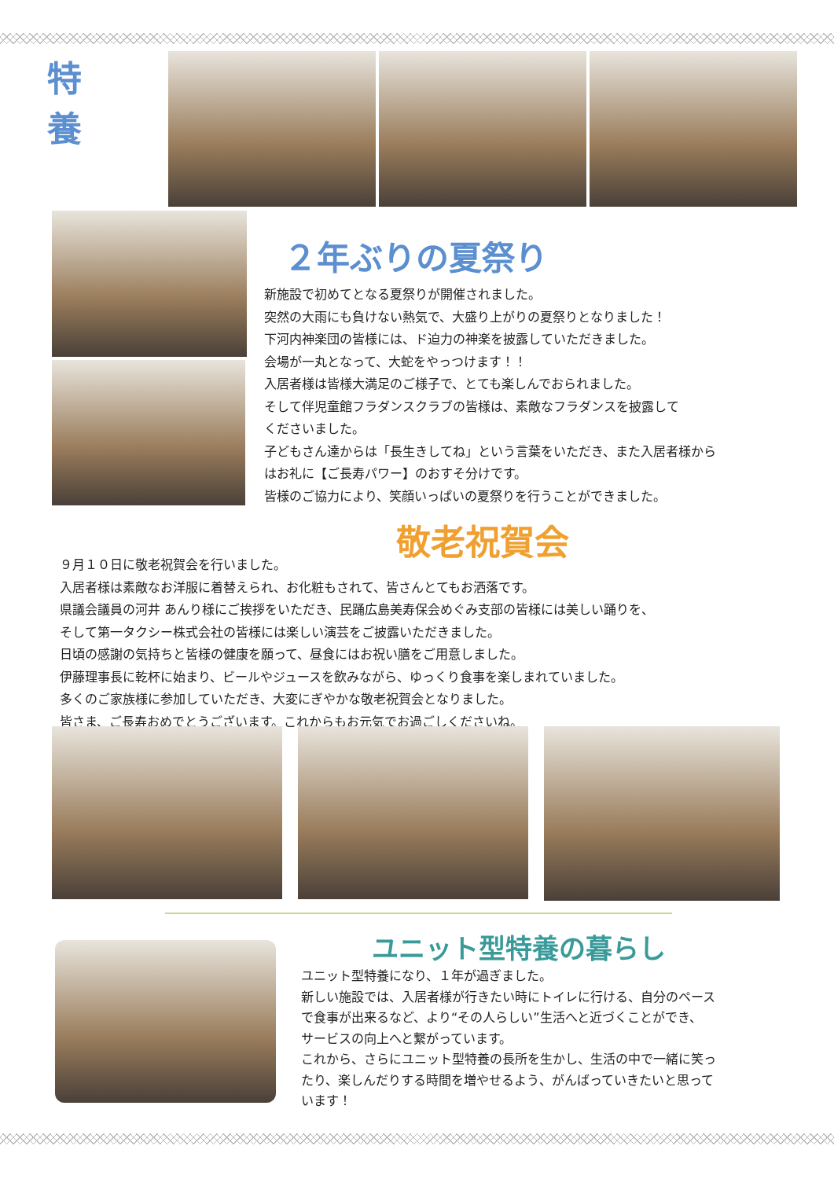特 養
２年ぶりの夏祭り
新施設で初めてとなる夏祭りが開催されました。
突然の大雨にも負けない熱気で、大盛り上がりの夏祭りとなりました！
下河内神楽団の皆様には、ド迫力の神楽を披露していただきました。
会場が一丸となって、大蛇をやっつけます！！
入居者様は皆様大満足のご様子で、とても楽しんでおられました。
そして伴児童館フラダンスクラブの皆様は、素敵なフラダンスを披露して
くださいました。
子どもさん達からは「長生きしてね」という言葉をいただき、また入居者様から
はお礼に【ご長寿パワー】のおすそ分けです。
皆様のご協力により、笑顔いっぱいの夏祭りを行うことができました。
敬老祝賀会
９月１０日に敬老祝賀会を行いました。
入居者様は素敵なお洋服に着替えられ、お化粧もされて、皆さんとてもお洒落です。
県議会議員の河井 あんり様にご挨拶をいただき、民踊広島美寿保会めぐみ支部の皆様には美しい踊りを、
そして第一タクシー株式会社の皆様には楽しい演芸をご披露いただきました。
日頃の感謝の気持ちと皆様の健康を願って、昼食にはお祝い膳をご用意しました。
伊藤理事長に乾杯に始まり、ビールやジュースを飲みながら、ゆっくり食事を楽しまれていました。
多くのご家族様に参加していただき、大変にぎやかな敬老祝賀会となりました。
皆さま、ご長寿おめでとうございます。これからもお元気でお過ごしくださいね。
ユニット型特養の暮らし
ユニット型特養になり、１年が過ぎました。
新しい施設では、入居者様が行きたい時にトイレに行ける、自分のペース
で食事が出来るなど、より“その人らしい”生活へと近づくことができ、
サービスの向上へと繋がっています。
これから、さらにユニット型特養の長所を生かし、生活の中で一緒に笑っ
たり、楽しんだりする時間を増やせるよう、がんばっていきたいと思って
います！